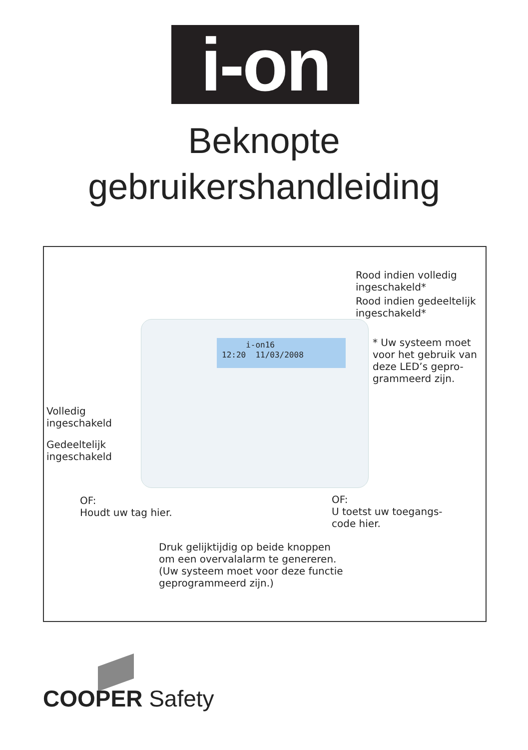i-on
Beknopte
gebruikershandleiding
i-on16
12:20 11/03/2008
Rood indien volledig
ingeschakeld*
Rood indien gedeeltelijk
ingeschakeld*
* Uw systeem moet
voor het gebruik van
deze LED’s gepro-
grammeerd zijn.
Volledig
ingeschakeld
Gedeeltelijk
ingeschakeld
OF:
Houdt uw tag hier.
OF:
U toetst uw toegangs-
code hier.
Druk gelijktijdig op beide knoppen
om een overvalalarm te genereren.
(Uw systeem moet voor deze functie
geprogrammeerd zijn.)
COOPER Safety